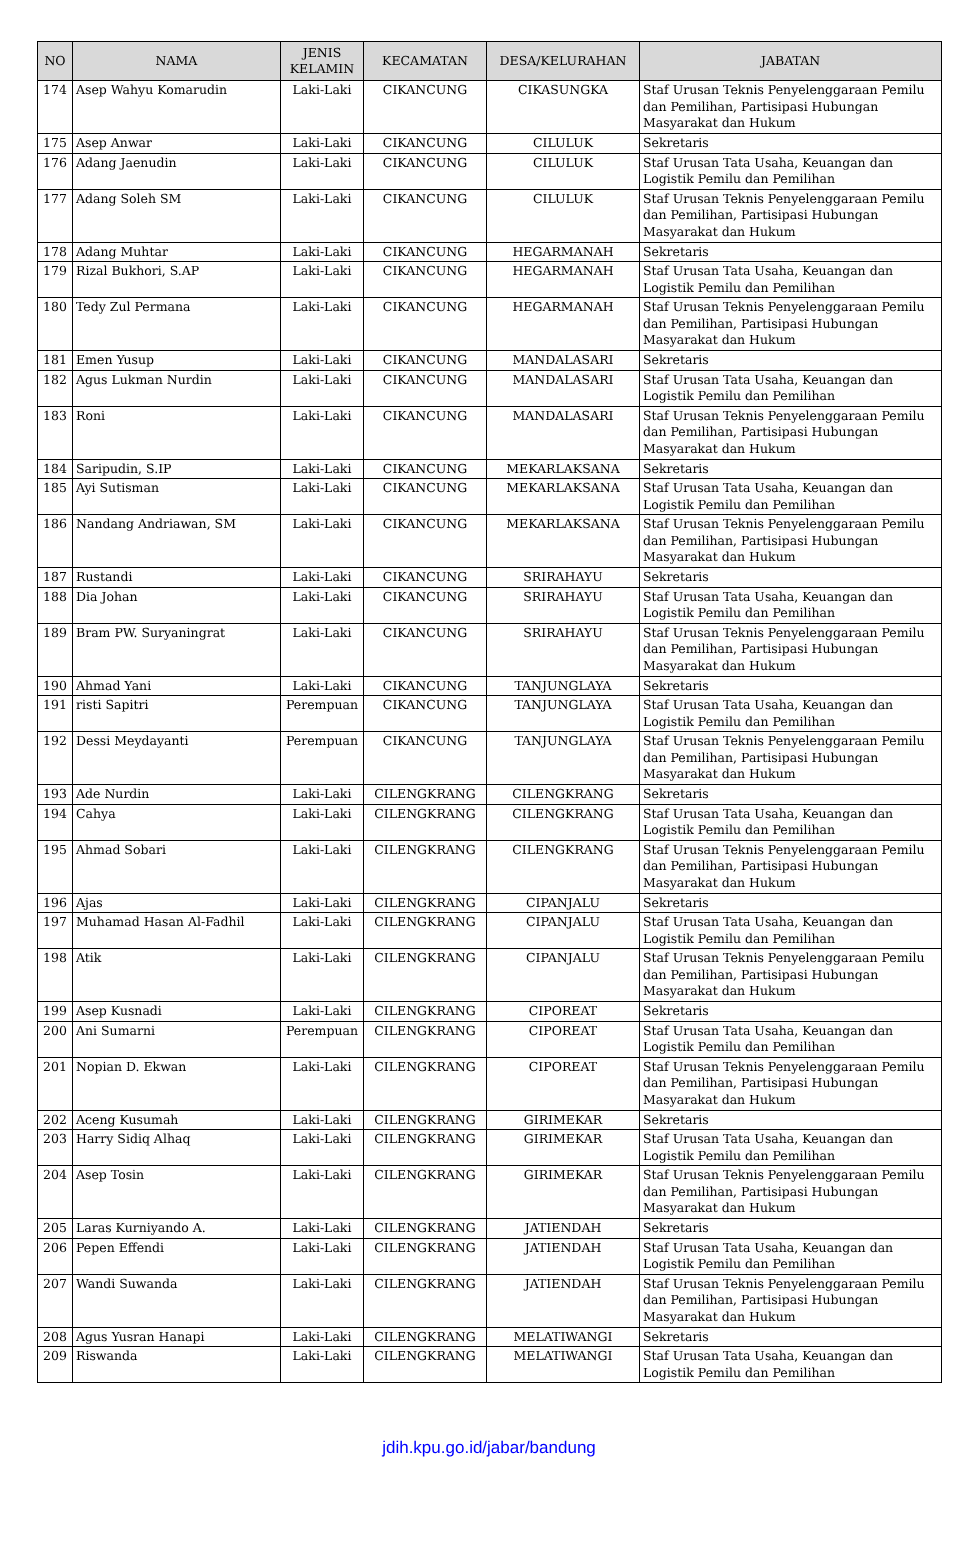| NO | NAMA | JENIS KELAMIN | KECAMATAN | DESA/KELURAHAN | JABATAN |
| --- | --- | --- | --- | --- | --- |
| 174 | Asep Wahyu Komarudin | Laki-Laki | CIKANCUNG | CIKASUNGKA | Staf Urusan Teknis Penyelenggaraan Pemilu dan Pemilihan, Partisipasi Hubungan Masyarakat dan Hukum |
| 175 | Asep Anwar | Laki-Laki | CIKANCUNG | CILULUK | Sekretaris |
| 176 | Adang Jaenudin | Laki-Laki | CIKANCUNG | CILULUK | Staf Urusan Tata Usaha, Keuangan dan Logistik Pemilu dan Pemilihan |
| 177 | Adang Soleh SM | Laki-Laki | CIKANCUNG | CILULUK | Staf Urusan Teknis Penyelenggaraan Pemilu dan Pemilihan, Partisipasi Hubungan Masyarakat dan Hukum |
| 178 | Adang Muhtar | Laki-Laki | CIKANCUNG | HEGARMANAH | Sekretaris |
| 179 | Rizal Bukhori, S.AP | Laki-Laki | CIKANCUNG | HEGARMANAH | Staf Urusan Tata Usaha, Keuangan dan Logistik Pemilu dan Pemilihan |
| 180 | Tedy Zul Permana | Laki-Laki | CIKANCUNG | HEGARMANAH | Staf Urusan Teknis Penyelenggaraan Pemilu dan Pemilihan, Partisipasi Hubungan Masyarakat dan Hukum |
| 181 | Emen Yusup | Laki-Laki | CIKANCUNG | MANDALASARI | Sekretaris |
| 182 | Agus Lukman Nurdin | Laki-Laki | CIKANCUNG | MANDALASARI | Staf Urusan Tata Usaha, Keuangan dan Logistik Pemilu dan Pemilihan |
| 183 | Roni | Laki-Laki | CIKANCUNG | MANDALASARI | Staf Urusan Teknis Penyelenggaraan Pemilu dan Pemilihan, Partisipasi Hubungan Masyarakat dan Hukum |
| 184 | Saripudin, S.IP | Laki-Laki | CIKANCUNG | MEKARLAKSANA | Sekretaris |
| 185 | Ayi Sutisman | Laki-Laki | CIKANCUNG | MEKARLAKSANA | Staf Urusan Tata Usaha, Keuangan dan Logistik Pemilu dan Pemilihan |
| 186 | Nandang Andriawan, SM | Laki-Laki | CIKANCUNG | MEKARLAKSANA | Staf Urusan Teknis Penyelenggaraan Pemilu dan Pemilihan, Partisipasi Hubungan Masyarakat dan Hukum |
| 187 | Rustandi | Laki-Laki | CIKANCUNG | SRIRAHAYU | Sekretaris |
| 188 | Dia Johan | Laki-Laki | CIKANCUNG | SRIRAHAYU | Staf Urusan Tata Usaha, Keuangan dan Logistik Pemilu dan Pemilihan |
| 189 | Bram PW. Suryaningrat | Laki-Laki | CIKANCUNG | SRIRAHAYU | Staf Urusan Teknis Penyelenggaraan Pemilu dan Pemilihan, Partisipasi Hubungan Masyarakat dan Hukum |
| 190 | Ahmad Yani | Laki-Laki | CIKANCUNG | TANJUNGLAYA | Sekretaris |
| 191 | risti Sapitri | Perempuan | CIKANCUNG | TANJUNGLAYA | Staf Urusan Tata Usaha, Keuangan dan Logistik Pemilu dan Pemilihan |
| 192 | Dessi Meydayanti | Perempuan | CIKANCUNG | TANJUNGLAYA | Staf Urusan Teknis Penyelenggaraan Pemilu dan Pemilihan, Partisipasi Hubungan Masyarakat dan Hukum |
| 193 | Ade Nurdin | Laki-Laki | CILENGKRANG | CILENGKRANG | Sekretaris |
| 194 | Cahya | Laki-Laki | CILENGKRANG | CILENGKRANG | Staf Urusan Tata Usaha, Keuangan dan Logistik Pemilu dan Pemilihan |
| 195 | Ahmad Sobari | Laki-Laki | CILENGKRANG | CILENGKRANG | Staf Urusan Teknis Penyelenggaraan Pemilu dan Pemilihan, Partisipasi Hubungan Masyarakat dan Hukum |
| 196 | Ajas | Laki-Laki | CILENGKRANG | CIPANJALU | Sekretaris |
| 197 | Muhamad Hasan Al-Fadhil | Laki-Laki | CILENGKRANG | CIPANJALU | Staf Urusan Tata Usaha, Keuangan dan Logistik Pemilu dan Pemilihan |
| 198 | Atik | Laki-Laki | CILENGKRANG | CIPANJALU | Staf Urusan Teknis Penyelenggaraan Pemilu dan Pemilihan, Partisipasi Hubungan Masyarakat dan Hukum |
| 199 | Asep Kusnadi | Laki-Laki | CILENGKRANG | CIPOREAT | Sekretaris |
| 200 | Ani Sumarni | Perempuan | CILENGKRANG | CIPOREAT | Staf Urusan Tata Usaha, Keuangan dan Logistik Pemilu dan Pemilihan |
| 201 | Nopian D. Ekwan | Laki-Laki | CILENGKRANG | CIPOREAT | Staf Urusan Teknis Penyelenggaraan Pemilu dan Pemilihan, Partisipasi Hubungan Masyarakat dan Hukum |
| 202 | Aceng Kusumah | Laki-Laki | CILENGKRANG | GIRIMEKAR | Sekretaris |
| 203 | Harry Sidiq Alhaq | Laki-Laki | CILENGKRANG | GIRIMEKAR | Staf Urusan Tata Usaha, Keuangan dan Logistik Pemilu dan Pemilihan |
| 204 | Asep Tosin | Laki-Laki | CILENGKRANG | GIRIMEKAR | Staf Urusan Teknis Penyelenggaraan Pemilu dan Pemilihan, Partisipasi Hubungan Masyarakat dan Hukum |
| 205 | Laras Kurniyando A. | Laki-Laki | CILENGKRANG | JATIENDAH | Sekretaris |
| 206 | Pepen Effendi | Laki-Laki | CILENGKRANG | JATIENDAH | Staf Urusan Tata Usaha, Keuangan dan Logistik Pemilu dan Pemilihan |
| 207 | Wandi Suwanda | Laki-Laki | CILENGKRANG | JATIENDAH | Staf Urusan Teknis Penyelenggaraan Pemilu dan Pemilihan, Partisipasi Hubungan Masyarakat dan Hukum |
| 208 | Agus Yusran Hanapi | Laki-Laki | CILENGKRANG | MELATIWANGI | Sekretaris |
| 209 | Riswanda | Laki-Laki | CILENGKRANG | MELATIWANGI | Staf Urusan Tata Usaha, Keuangan dan Logistik Pemilu dan Pemilihan |
jdih.kpu.go.id/jabar/bandung